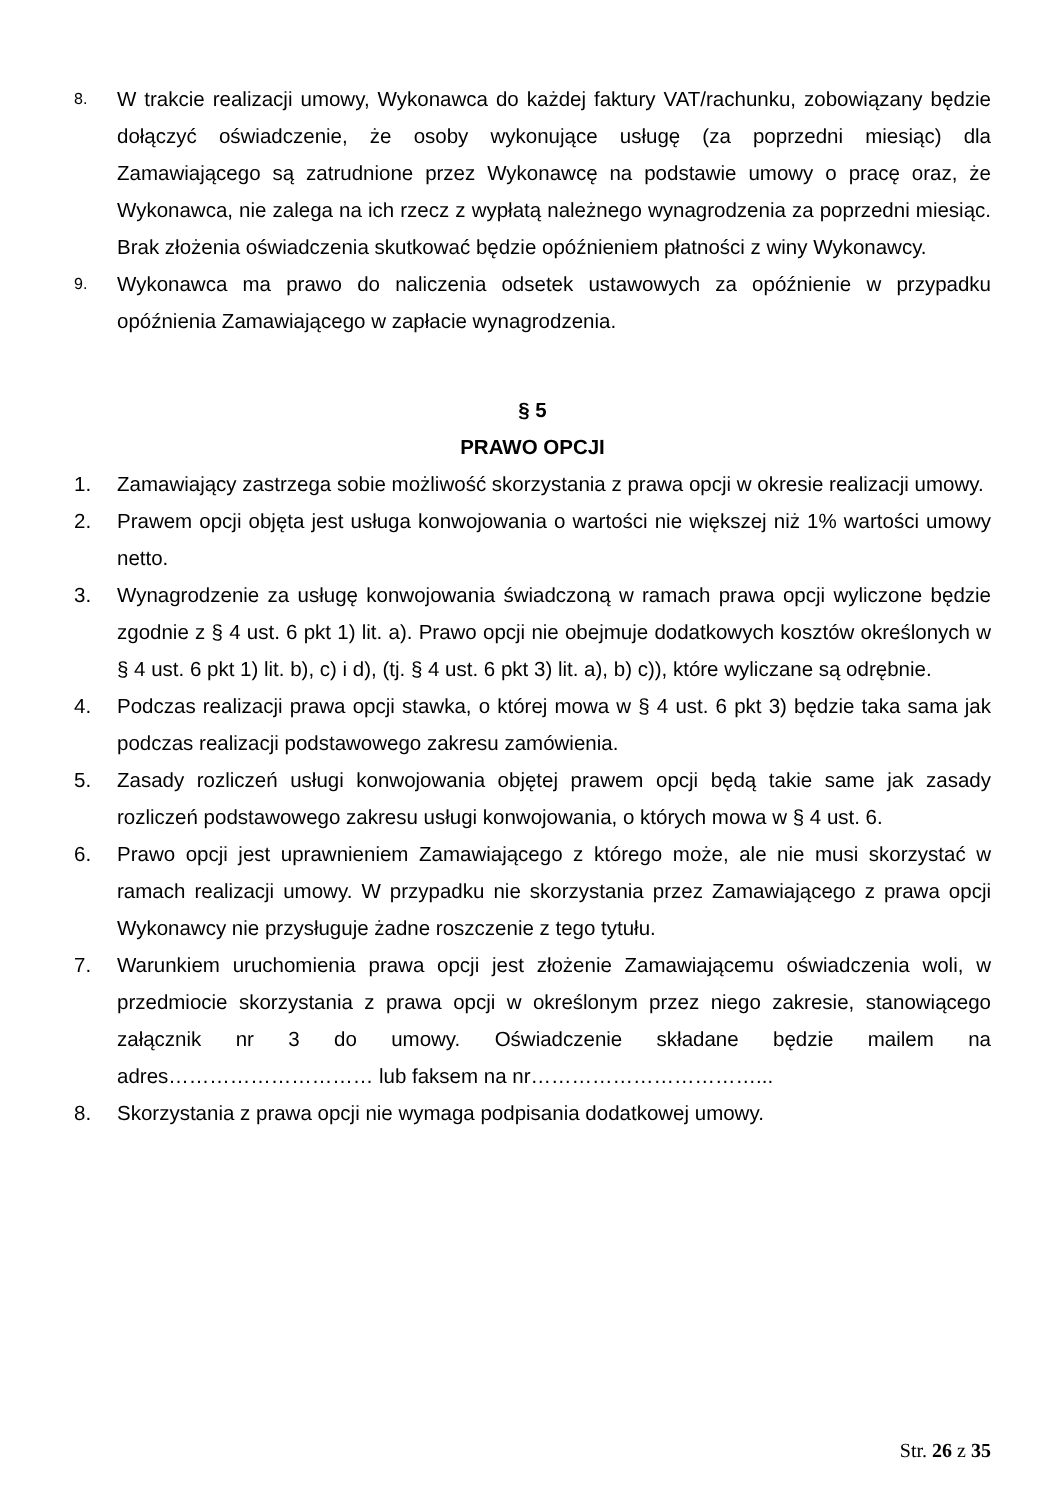8.
W trakcie realizacji umowy, Wykonawca do każdej faktury VAT/rachunku, zobowiązany będzie dołączyć oświadczenie, że osoby wykonujące usługę (za poprzedni miesiąc) dla Zamawiającego są zatrudnione przez Wykonawcę na podstawie umowy o pracę oraz, że Wykonawca, nie zalega na ich rzecz z wypłatą należnego wynagrodzenia za poprzedni miesiąc. Brak złożenia oświadczenia skutkować będzie opóźnieniem płatności z winy Wykonawcy.
9.
Wykonawca ma prawo do naliczenia odsetek ustawowych za opóźnienie w przypadku opóźnienia Zamawiającego w zapłacie wynagrodzenia.
§ 5
PRAWO OPCJI
1. Zamawiający zastrzega sobie możliwość skorzystania z prawa opcji w okresie realizacji umowy.
2. Prawem opcji objęta jest usługa konwojowania o wartości nie większej niż 1% wartości umowy netto.
3. Wynagrodzenie za usługę konwojowania świadczoną w ramach prawa opcji wyliczone będzie zgodnie z § 4 ust. 6 pkt 1) lit. a). Prawo opcji nie obejmuje dodatkowych kosztów określonych w § 4 ust. 6 pkt 1) lit. b), c) i d), (tj. § 4 ust. 6 pkt 3) lit. a), b) c)), które wyliczane są odrębnie.
4. Podczas realizacji prawa opcji stawka, o której mowa w § 4 ust. 6 pkt 3) będzie taka sama jak podczas realizacji podstawowego zakresu zamówienia.
5. Zasady rozliczeń usługi konwojowania objętej prawem opcji będą takie same jak zasady rozliczeń podstawowego zakresu usługi konwojowania, o których mowa w § 4 ust. 6.
6. Prawo opcji jest uprawnieniem Zamawiającego z którego może, ale nie musi skorzystać w ramach realizacji umowy. W przypadku nie skorzystania przez Zamawiającego z prawa opcji Wykonawcy nie przysługuje żadne roszczenie z tego tytułu.
7. Warunkiem uruchomienia prawa opcji jest złożenie Zamawiającemu oświadczenia woli, w przedmiocie skorzystania z prawa opcji w określonym przez niego zakresie, stanowiącego załącznik nr 3 do umowy. Oświadczenie składane będzie mailem na adres………………………… lub faksem na nr……………………………...
8. Skorzystania z prawa opcji nie wymaga podpisania dodatkowej umowy.
Str. 26 z 35